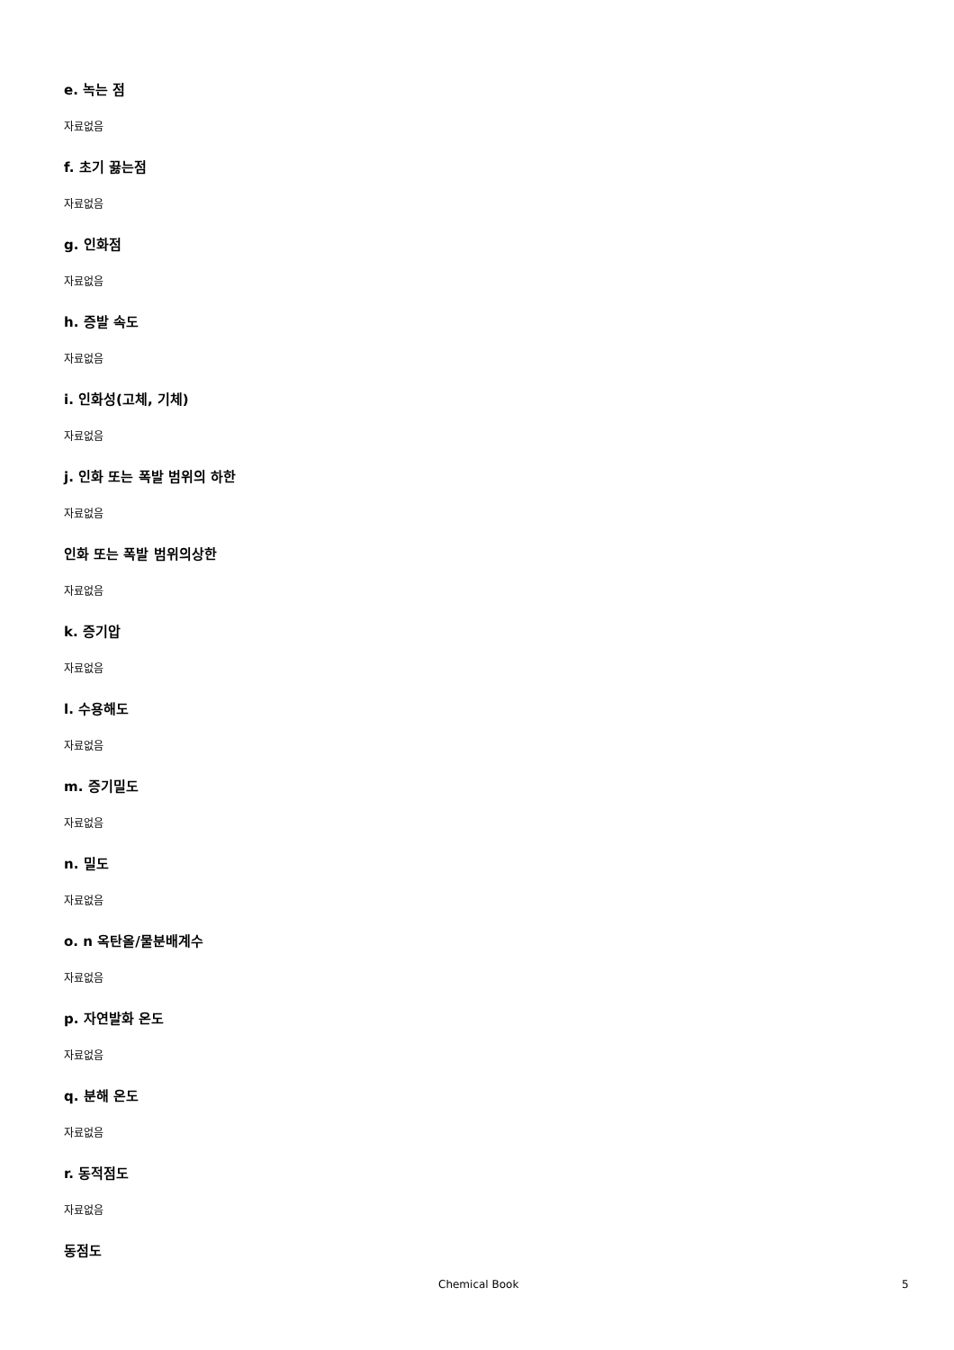e. 녹는 점
자료없음
f. 초기 끓는점
자료없음
g. 인화점
자료없음
h. 증발 속도
자료없음
i. 인화성(고체, 기체)
자료없음
j. 인화 또는 폭발 범위의 하한
자료없음
인화 또는 폭발 범위의상한
자료없음
k. 증기압
자료없음
l. 수용해도
자료없음
m. 증기밀도
자료없음
n. 밀도
자료없음
o. n 옥탄올/물분배계수
자료없음
p. 자연발화 온도
자료없음
q. 분해 온도
자료없음
r. 동적점도
자료없음
동점도
Chemical Book 5